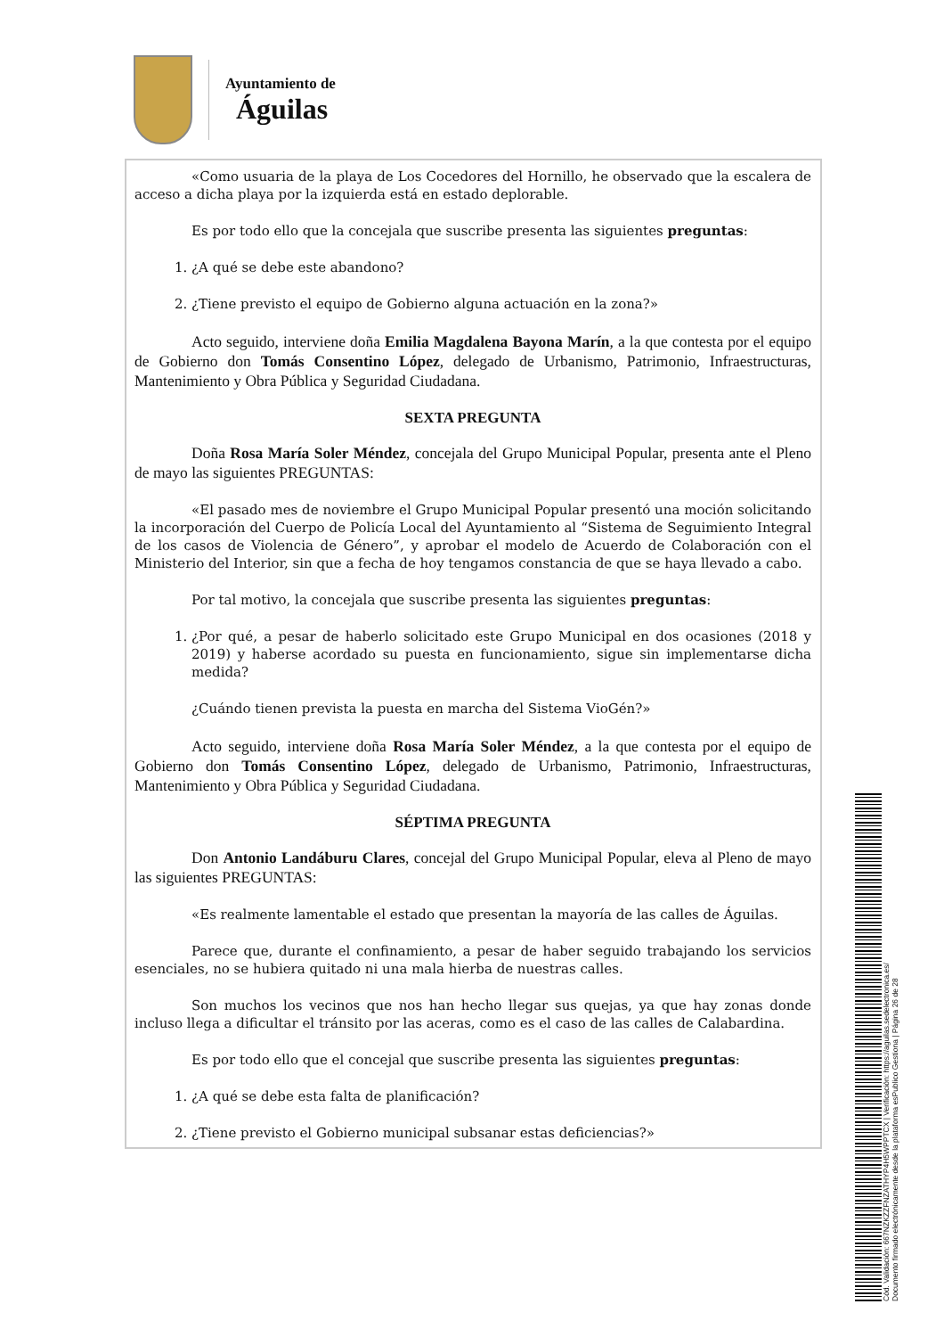Ayuntamiento de
Águilas
«Como usuaria de la playa de Los Cocedores del Hornillo, he observado que la escalera de acceso a dicha playa por la izquierda está en estado deplorable.
Es por todo ello que la concejala que suscribe presenta las siguientes preguntas:
1. ¿A qué se debe este abandono?
2. ¿Tiene previsto el equipo de Gobierno alguna actuación en la zona?»
Acto seguido, interviene doña Emilia Magdalena Bayona Marín, a la que contesta por el equipo de Gobierno don Tomás Consentino López, delegado de Urbanismo, Patrimonio, Infraestructuras, Mantenimiento y Obra Pública y Seguridad Ciudadana.
SEXTA PREGUNTA
Doña Rosa María Soler Méndez, concejala del Grupo Municipal Popular, presenta ante el Pleno de mayo las siguientes PREGUNTAS:
«El pasado mes de noviembre el Grupo Municipal Popular presentó una moción solicitando la incorporación del Cuerpo de Policía Local del Ayuntamiento al “Sistema de Seguimiento Integral de los casos de Violencia de Género”, y aprobar el modelo de Acuerdo de Colaboración con el Ministerio del Interior, sin que a fecha de hoy tengamos constancia de que se haya llevado a cabo.
Por tal motivo, la concejala que suscribe presenta las siguientes preguntas:
1. ¿Por qué, a pesar de haberlo solicitado este Grupo Municipal en dos ocasiones (2018 y 2019) y haberse acordado su puesta en funcionamiento, sigue sin implementarse dicha medida?
¿Cuándo tienen prevista la puesta en marcha del Sistema VioGén?»
Acto seguido, interviene doña Rosa María Soler Méndez, a la que contesta por el equipo de Gobierno don Tomás Consentino López, delegado de Urbanismo, Patrimonio, Infraestructuras, Mantenimiento y Obra Pública y Seguridad Ciudadana.
SÉPTIMA PREGUNTA
Don Antonio Landáburu Clares, concejal del Grupo Municipal Popular, eleva al Pleno de mayo las siguientes PREGUNTAS:
«Es realmente lamentable el estado que presentan la mayoría de las calles de Águilas.
Parece que, durante el confinamiento, a pesar de haber seguido trabajando los servicios esenciales, no se hubiera quitado ni una mala hierba de nuestras calles.
Son muchos los vecinos que nos han hecho llegar sus quejas, ya que hay zonas donde incluso llega a dificultar el tránsito por las aceras, como es el caso de las calles de Calabardina.
Es por todo ello que el concejal que suscribe presenta las siguientes preguntas:
1. ¿A qué se debe esta falta de planificación?
2. ¿Tiene previsto el Gobierno municipal subsanar estas deficiencias?»
Cód. Validación: 667NZKZZFNZATHYP4H5WPPTCX | Verificación: https://aguilas.sedelectronica.es/
Documento firmado electrónicamente desde la plataforma esPublico Gestiona | Página 26 de 28